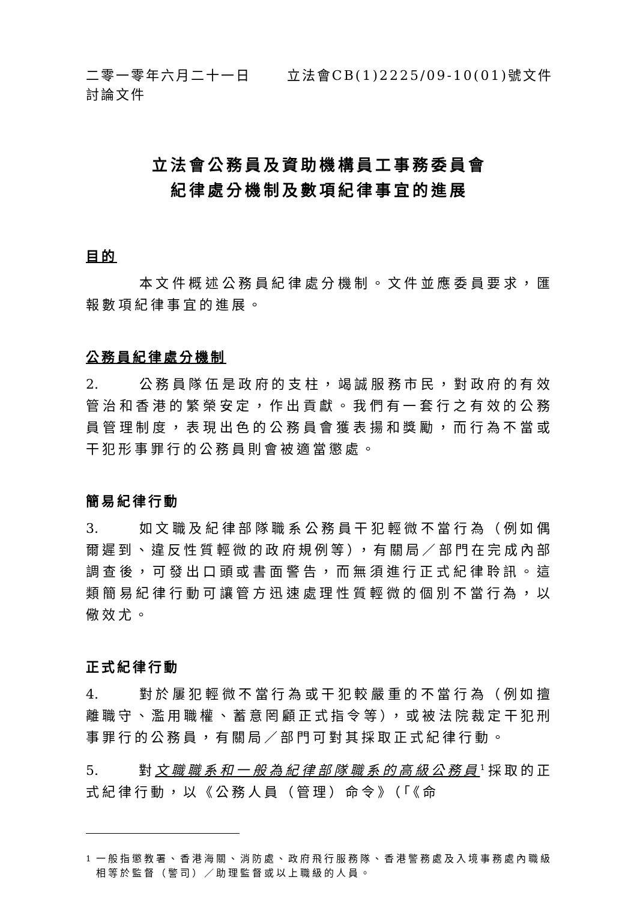二零一零年六月二十一日 立法會CB(1)2225/09-10(01)號文件
討論文件
立法會公務員及資助機構員工事務委員會
紀律處分機制及數項紀律事宜的進展
目的
本文件概述公務員紀律處分機制。文件並應委員要求，匯報數項紀律事宜的進展。
公務員紀律處分機制
2. 公務員隊伍是政府的支柱，竭誠服務市民，對政府的有效管治和香港的繁榮安定，作出貢獻。我們有一套行之有效的公務員管理制度，表現出色的公務員會獲表揚和獎勵，而行為不當或干犯形事罪行的公務員則會被適當懲處。
簡易紀律行動
3. 如文職及紀律部隊職系公務員干犯輕微不當行為（例如偶爾遲到、違反性質輕微的政府規例等），有關局／部門在完成內部調查後，可發出口頭或書面警告，而無須進行正式紀律聆訊。這類簡易紀律行動可讓管方迅速處理性質輕微的個別不當行為，以儆效尤。
正式紀律行動
4. 對於屢犯輕微不當行為或干犯較嚴重的不當行為（例如擅離職守、濫用職權、蓄意罔顧正式指令等），或被法院裁定干犯刑事罪行的公務員，有關局／部門可對其採取正式紀律行動。
5. 對文職職系和一般為紀律部隊職系的高級公務員<sup>1</sup>採取的正式紀律行動，以《公務人員（管理）命令》（「《命
<sup>1</sup> 一般指懲教署、香港海關、消防處、政府飛行服務隊、香港警務處及入境事務處內職級相等於監督（警司）／助理監督或以上職級的人員。